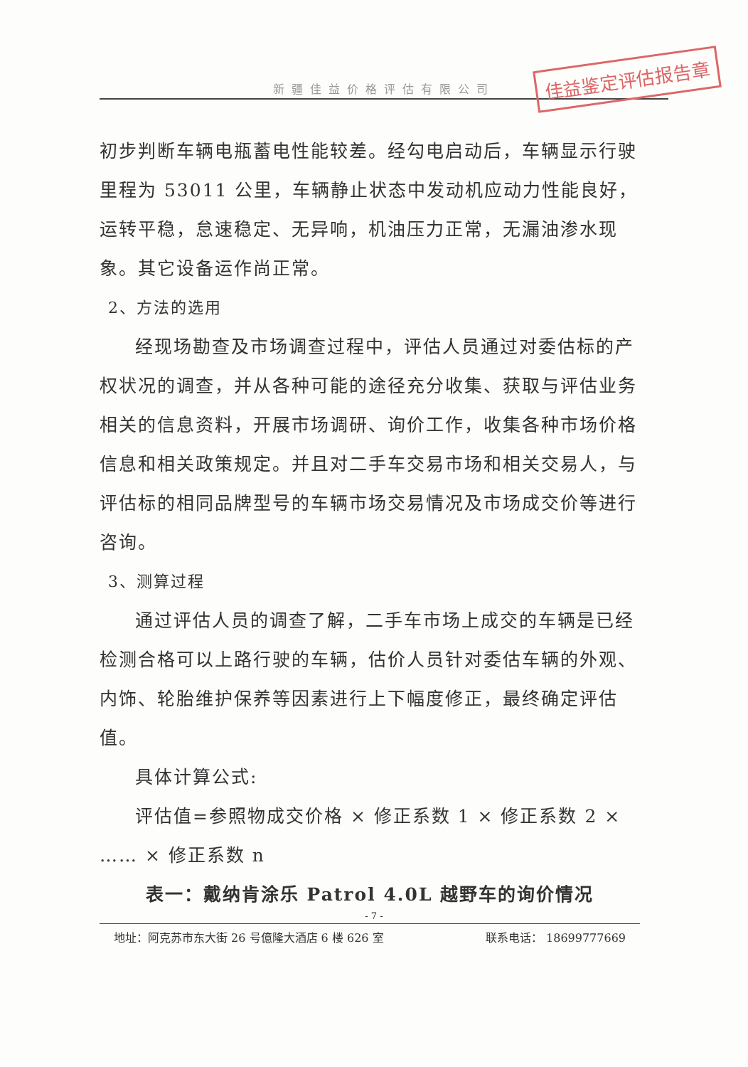新疆佳益价格评估有限公司
佳益鉴定评估报告章
初步判断车辆电瓶蓄电性能较差。经勾电启动后，车辆显示行驶里程为 53011 公里，车辆静止状态中发动机应动力性能良好，运转平稳，怠速稳定、无异响，机油压力正常，无漏油渗水现象。其它设备运作尚正常。
2、方法的选用
经现场勘查及市场调查过程中，评估人员通过对委估标的产权状况的调查，并从各种可能的途径充分收集、获取与评估业务相关的信息资料，开展市场调研、询价工作，收集各种市场价格信息和相关政策规定。并且对二手车交易市场和相关交易人，与评估标的相同品牌型号的车辆市场交易情况及市场成交价等进行咨询。
3、测算过程
通过评估人员的调查了解，二手车市场上成交的车辆是已经检测合格可以上路行驶的车辆，估价人员针对委估车辆的外观、内饰、轮胎维护保养等因素进行上下幅度修正，最终确定评估值。
具体计算公式:
评估值=参照物成交价格 × 修正系数 1 × 修正系数 2 × …… × 修正系数 n
表一：戴纳肯涂乐 Patrol 4.0L 越野车的询价情况
- 7 -
地址：阿克苏市东大街 26 号億隆大酒店 6 楼 626 室 联系电话： 18699777669